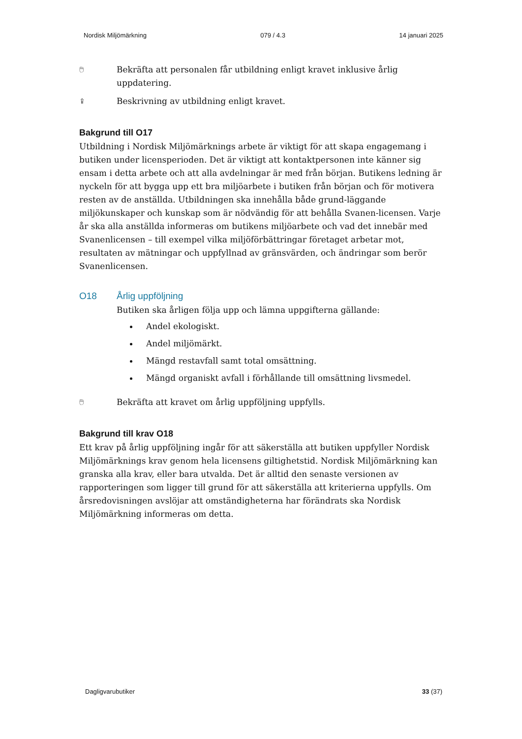Nordisk Miljömärkning 079 / 4.3 14 januari 2025
🖱 Bekräfta att personalen får utbildning enligt kravet inklusive årlig uppdatering.
⇪ Beskrivning av utbildning enligt kravet.
Bakgrund till O17
Utbildning i Nordisk Miljömärknings arbete är viktigt för att skapa engagemang i butiken under licensperioden. Det är viktigt att kontaktpersonen inte känner sig ensam i detta arbete och att alla avdelningar är med från början. Butikens ledning är nyckeln för att bygga upp ett bra miljöarbete i butiken från början och för motivera resten av de anställda. Utbildningen ska innehålla både grund-läggande miljökunskaper och kunskap som är nödvändig för att behålla Svanen-licensen. Varje år ska alla anställda informeras om butikens miljöarbete och vad det innebär med Svanenlicensen – till exempel vilka miljöförbättringar företaget arbetar mot, resultaten av mätningar och uppfyllnad av gränsvärden, och ändringar som berör Svanenlicensen.
O18 Årlig uppföljning
Butiken ska årligen följa upp och lämna uppgifterna gällande:
Andel ekologiskt.
Andel miljömärkt.
Mängd restavfall samt total omsättning.
Mängd organiskt avfall i förhållande till omsättning livsmedel.
🖱 Bekräfta att kravet om årlig uppföljning uppfylls.
Bakgrund till krav O18
Ett krav på årlig uppföljning ingår för att säkerställa att butiken uppfyller Nordisk Miljömärknings krav genom hela licensens giltighetstid. Nordisk Miljömärkning kan granska alla krav, eller bara utvalda. Det är alltid den senaste versionen av rapporteringen som ligger till grund för att säkerställa att kriterierna uppfylls. Om årsredovisningen avslöjar att omständigheterna har förändrats ska Nordisk Miljömärkning informeras om detta.
Dagligvarubutiker 33 (37)